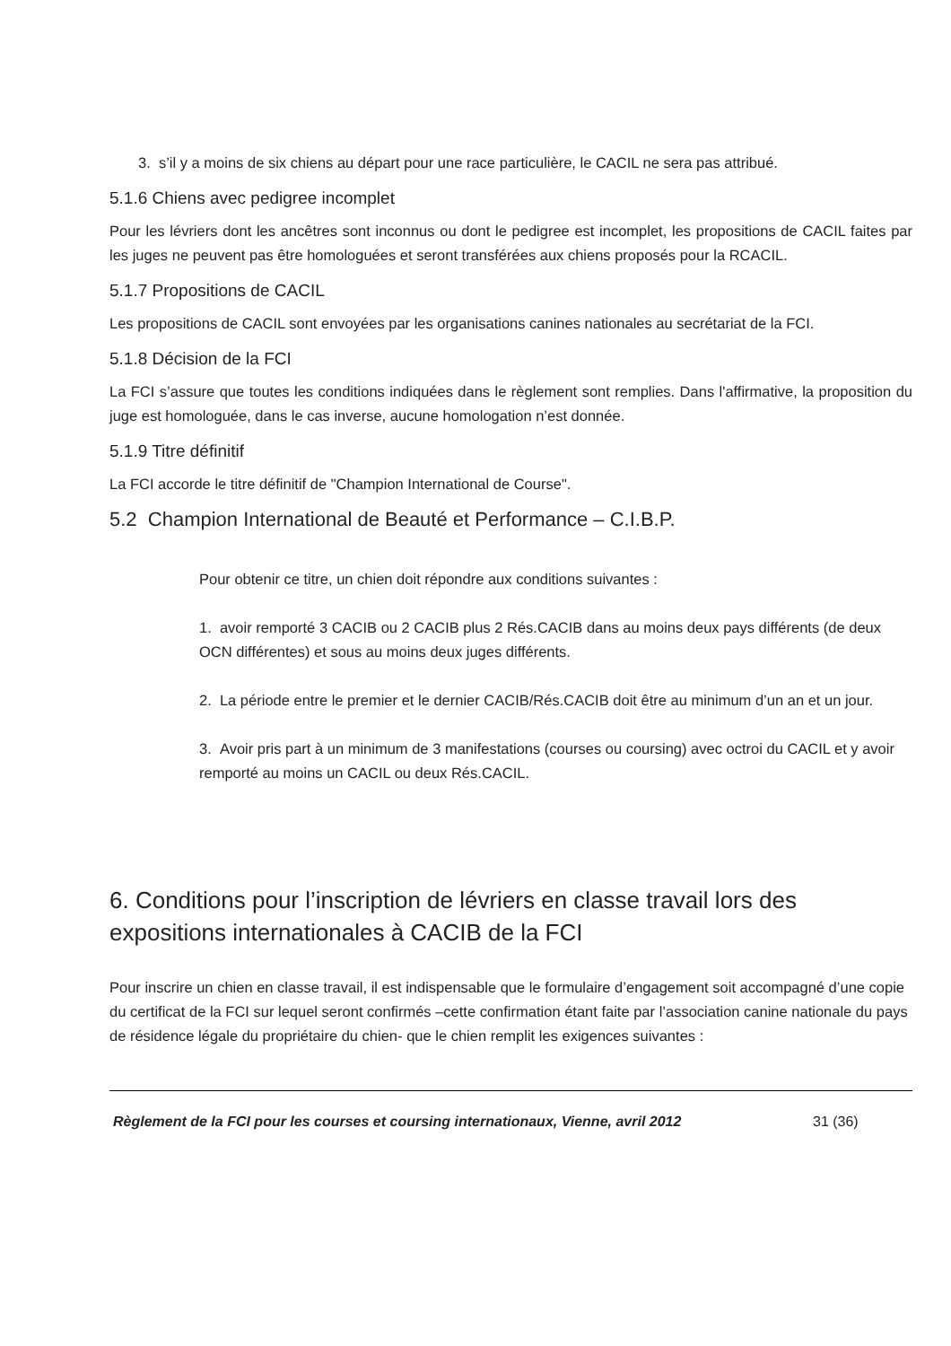3. s’il y a moins de six chiens au départ pour une race particulière, le CACIL ne sera pas attribué.
5.1.6 Chiens avec pedigree incomplet
Pour les lévriers dont les ancêtres sont inconnus ou dont le pedigree est incomplet, les propositions de CACIL faites par les juges ne peuvent pas être homologuées et seront transférées aux chiens proposés pour la RCACIL.
5.1.7 Propositions de CACIL
Les propositions de CACIL sont envoyées par les organisations canines nationales au secrétariat de la FCI.
5.1.8 Décision de la FCI
La FCI s’assure que toutes les conditions indiquées dans le règlement sont remplies. Dans l'affirmative, la proposition du juge est homologuée, dans le cas inverse, aucune homologation n’est donnée.
5.1.9 Titre définitif
La FCI accorde le titre définitif de "Champion International de Course".
5.2 Champion International de Beauté et Performance – C.I.B.P.
Pour obtenir ce titre, un chien doit répondre aux conditions suivantes :
1. avoir remporté 3 CACIB ou 2 CACIB plus 2 Rés.CACIB dans au moins deux pays différents (de deux OCN différentes) et sous au moins deux juges différents.
2. La période entre le premier et le dernier CACIB/Rés.CACIB doit être au minimum d’un an et un jour.
3. Avoir pris part à un minimum de 3 manifestations (courses ou coursing) avec octroi du CACIL et y avoir remporté au moins un CACIL ou deux Rés.CACIL.
6. Conditions pour l’inscription de lévriers en classe travail lors des expositions internationales à CACIB de la FCI
Pour inscrire un chien en classe travail, il est indispensable que le formulaire d’engagement soit accompagné d’une copie du certificat de la FCI sur lequel seront confirmés –cette confirmation étant faite par l’association canine nationale du pays de résidence légale du propriétaire du chien- que le chien remplit les exigences suivantes :
Règlement de la FCI pour les courses et coursing internationaux, Vienne, avril 2012 31 (36)